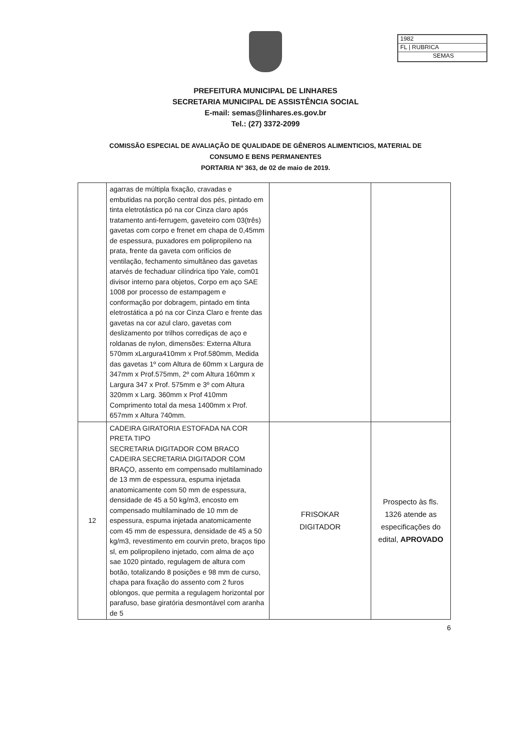1982
FL | RUBRICA
SEMAS
PREFEITURA MUNICIPAL DE LINHARES
SECRETARIA MUNICIPAL DE ASSISTÊNCIA SOCIAL
E-mail: semas@linhares.es.gov.br
Tel.: (27) 3372-2099
COMISSÃO ESPECIAL DE AVALIAÇÃO DE QUALIDADE DE GÊNEROS ALIMENTICIOS, MATERIAL DE CONSUMO E BENS PERMANENTES
PORTARIA Nº 363, de 02 de maio de 2019.
| | agarras de múltipla fixação, cravadas e embutidas na porção central dos pés, pintado em tinta eletrotástica pó na cor Cinza claro após tratamento anti-ferrugem, gaveteiro com 03(três) gavetas com corpo e frenet em chapa de 0,45mm de espessura, puxadores em polipropileno na prata, frente da gaveta com orifícios de ventilação, fechamento simultâneo das gavetas atarvés de fechaduar cilíndrica tipo Yale, com01 divisor interno para objetos, Corpo em aço SAE 1008 por processo de estampagem e conformação por dobragem, pintado em tinta eletrostática a pó na cor Cinza Claro e frente das gavetas na cor azul claro, gavetas com deslizamento por trilhos corrediças de aço e roldanas de nylon, dimensões: Externa Altura 570mm xLargura410mm x Prof.580mm, Medida das gavetas 1º com Altura de 60mm x Largura de 347mm x Prof.575mm, 2º com Altura 160mm x Largura 347 x Prof. 575mm e 3º com Altura 320mm x Larg. 360mm x Prof 410mm Comprimento total da mesa 1400mm x Prof. 657mm x Altura 740mm. | | |
| 12 | CADEIRA GIRATORIA ESTOFADA NA COR PRETA TIPO SECRETARIA DIGITADOR COM BRACO CADEIRA SECRETARIA DIGITADOR COM BRAÇO, assento em compensado multilaminado de 13 mm de espessura, espuma injetada anatomicamente com 50 mm de espessura, densidade de 45 a 50 kg/m3, encosto em compensado multilaminado de 10 mm de espessura, espuma injetada anatomicamente com 45 mm de espessura, densidade de 45 a 50 kg/m3, revestimento em courvin preto, braços tipo sl, em polipropileno injetado, com alma de aço sae 1020 pintado, regulagem de altura com botão, totalizando 8 posições e 98 mm de curso, chapa para fixação do assento com 2 furos oblongos, que permita a regulagem horizontal por parafuso, base giratória desmontável com aranha de 5 | FRISOKAR DIGITADOR | Prospecto às fls. 1326 atende as especificações do edital, APROVADO |
6